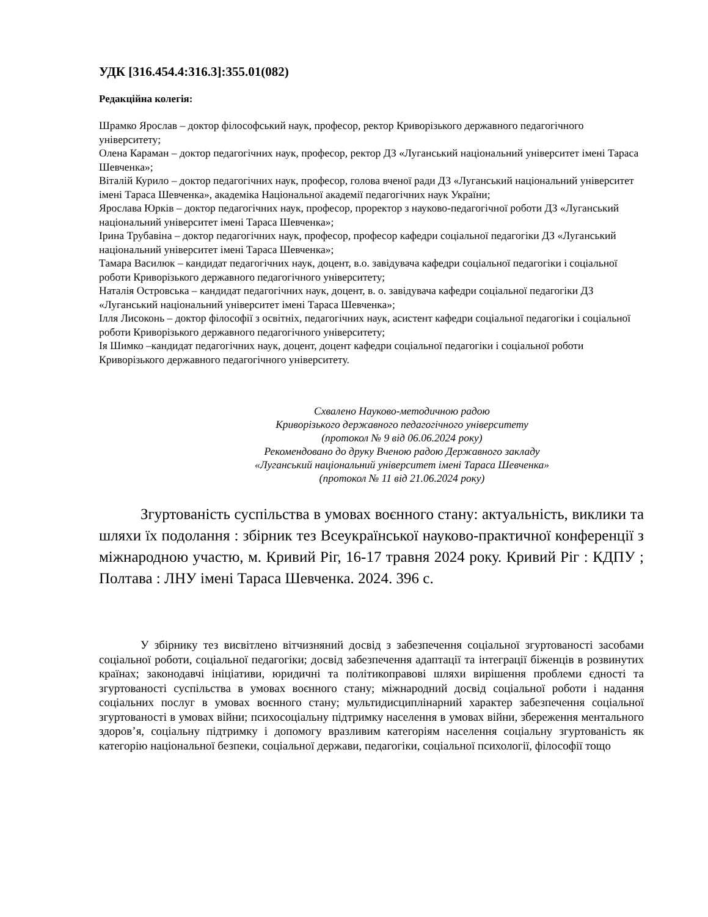УДК [316.454.4:316.3]:355.01(082)
Редакційна колегія:
Шрамко Ярослав – доктор філософський наук, професор, ректор Криворізького державного педагогічного університету;
Олена Караман – доктор педагогічних наук, професор, ректор ДЗ «Луганський національний університет імені Тараса Шевченка»;
Віталій Курило – доктор педагогічних наук, професор, голова вченої ради ДЗ «Луганський національний університет імені Тараса Шевченка», академіка Національної академії педагогічних наук України;
Ярослава Юрків – доктор педагогічних наук, професор, проректор з науково-педагогічної роботи ДЗ «Луганський національний університет імені Тараса Шевченка»;
Ірина Трубавіна – доктор педагогічних наук, професор, професор кафедри соціальної педагогіки ДЗ «Луганський національний університет імені Тараса Шевченка»;
Тамара Василюк – кандидат педагогічних наук, доцент, в.о. завідувача кафедри соціальної педагогіки і соціальної роботи Криворізького державного педагогічного університету;
Наталія Островська – кандидат педагогічних наук, доцент, в. о. завідувача кафедри соціальної педагогіки ДЗ «Луганський національний університет імені Тараса Шевченка»;
Ілля Лисоконь – доктор філософії з освітніх, педагогічних наук, асистент кафедри соціальної педагогіки і соціальної роботи Криворізького державного педагогічного університету;
Ія Шимко –кандидат педагогічних наук, доцент, доцент кафедри соціальної педагогіки і соціальної роботи Криворізького державного педагогічного університету.
Схвалено Науково-методичною радою
Криворізького державного педагогічного університету
(протокол № 9 від 06.06.2024 року)
Рекомендовано до друку Вченою радою Державного закладу
«Луганський національний університет імені Тараса Шевченка»
(протокол № 11 від 21.06.2024 року)
Згуртованість суспільства в умовах воєнного стану: актуальність, виклики та шляхи їх подолання : збірник тез Всеукраїнської науково-практичної конференції з міжнародною участю, м. Кривий Ріг, 16-17 травня 2024 року. Кривий Ріг : КДПУ ; Полтава : ЛНУ імені Тараса Шевченка. 2024. 396 с.
У збірнику тез висвітлено вітчизняний досвід з забезпечення соціальної згуртованості засобами соціальної роботи, соціальної педагогіки; досвід забезпечення адаптації та інтеграції біженців в розвинутих країнах; законодавчі ініціативи, юридичні та політикоправові шляхи вирішення проблеми єдності та згуртованості суспільства в умовах воєнного стану; міжнародний досвід соціальної роботи і надання соціальних послуг в умовах воєнного стану; мультидисциплінарний характер забезпечення соціальної згуртованості в умовах війни; психосоціальну підтримку населення в умовах війни, збереження ментального здоров’я, соціальну підтримку і допомогу вразливим категоріям населення соціальну згуртованість як категорію національної безпеки, соціальної держави, педагогіки, соціальної психології, філософії тощо